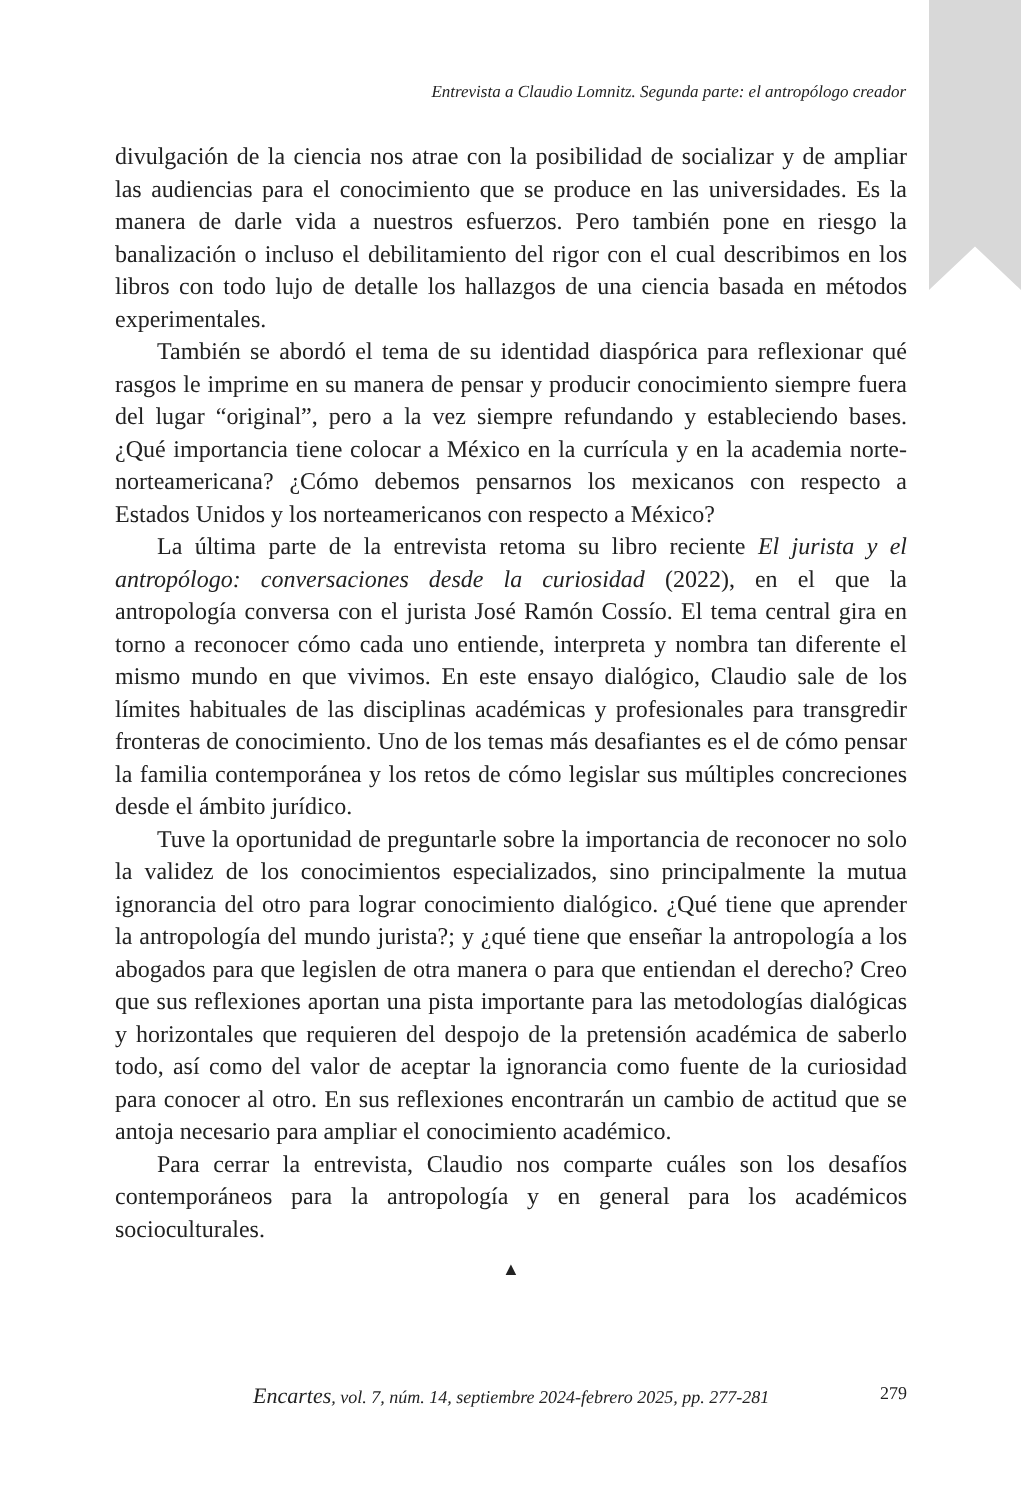Entrevista a Claudio Lomnitz. Segunda parte: el antropólogo creador
divulgación de la ciencia nos atrae con la posibilidad de socializar y de ampliar las audiencias para el conocimiento que se produce en las universidades. Es la manera de darle vida a nuestros esfuerzos. Pero también pone en riesgo la banalización o incluso el debilitamiento del rigor con el cual describimos en los libros con todo lujo de detalle los hallazgos de una ciencia basada en métodos experimentales.
También se abordó el tema de su identidad diaspórica para reflexionar qué rasgos le imprime en su manera de pensar y producir conocimiento siempre fuera del lugar “original”, pero a la vez siempre refundando y estableciendo bases. ¿Qué importancia tiene colocar a México en la currícula y en la academia norte-norteamericana? ¿Cómo debemos pensarnos los mexicanos con respecto a Estados Unidos y los norteamericanos con respecto a México?
La última parte de la entrevista retoma su libro reciente El jurista y el antropólogo: conversaciones desde la curiosidad (2022), en el que la antropología conversa con el jurista José Ramón Cossío. El tema central gira en torno a reconocer cómo cada uno entiende, interpreta y nombra tan diferente el mismo mundo en que vivimos. En este ensayo dialógico, Claudio sale de los límites habituales de las disciplinas académicas y profesionales para transgredir fronteras de conocimiento. Uno de los temas más desafiantes es el de cómo pensar la familia contemporánea y los retos de cómo legislar sus múltiples concreciones desde el ámbito jurídico.
Tuve la oportunidad de preguntarle sobre la importancia de reconocer no solo la validez de los conocimientos especializados, sino principalmente la mutua ignorancia del otro para lograr conocimiento dialógico. ¿Qué tiene que aprender la antropología del mundo jurista?; y ¿qué tiene que enseñar la antropología a los abogados para que legislen de otra manera o para que entiendan el derecho? Creo que sus reflexiones aportan una pista importante para las metodologías dialógicas y horizontales que requieren del despojo de la pretensión académica de saberlo todo, así como del valor de aceptar la ignorancia como fuente de la curiosidad para conocer al otro. En sus reflexiones encontrarán un cambio de actitud que se antoja necesario para ampliar el conocimiento académico.
Para cerrar la entrevista, Claudio nos comparte cuáles son los desafíos contemporáneos para la antropología y en general para los académicos socioculturales.
▲
Encartes, vol. 7, núm. 14, septiembre 2024-febrero 2025, pp. 277-281 279